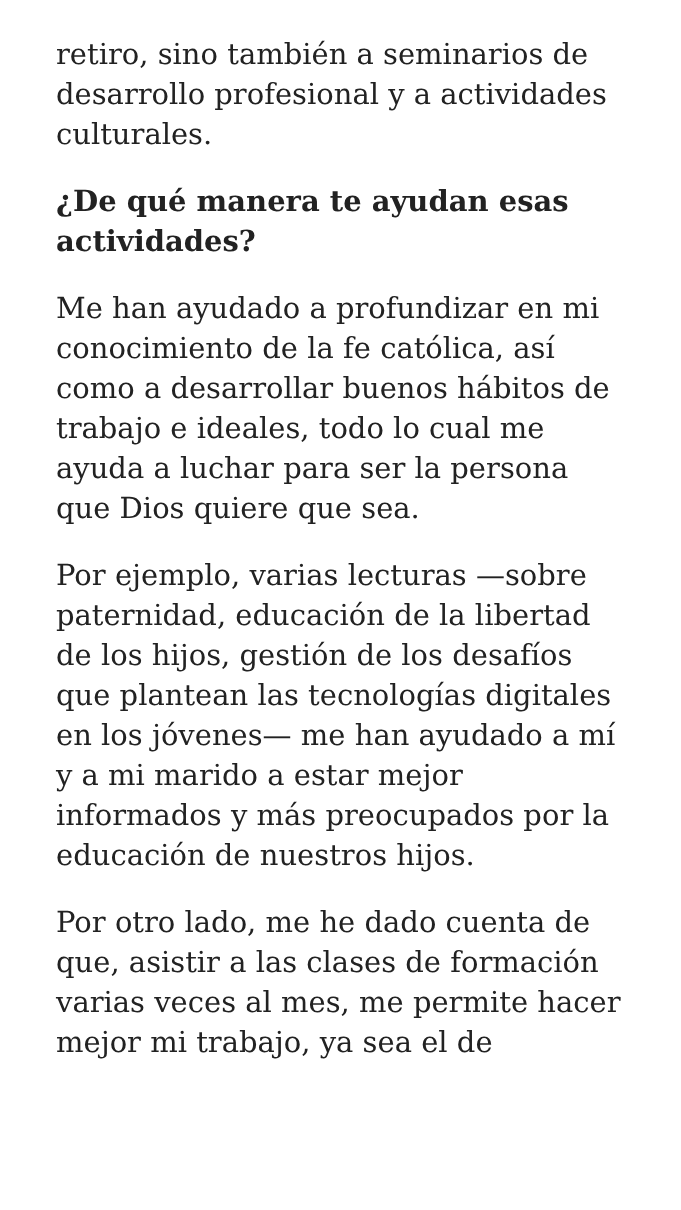retiro, sino también a seminarios de desarrollo profesional y a actividades culturales.
¿De qué manera te ayudan esas actividades?
Me han ayudado a profundizar en mi conocimiento de la fe católica, así como a desarrollar buenos hábitos de trabajo e ideales, todo lo cual me ayuda a luchar para ser la persona que Dios quiere que sea.
Por ejemplo, varias lecturas —sobre paternidad, educación de la libertad de los hijos, gestión de los desafíos que plantean las tecnologías digitales en los jóvenes— me han ayudado a mí y a mi marido a estar mejor informados y más preocupados por la educación de nuestros hijos.
Por otro lado, me he dado cuenta de que, asistir a las clases de formación varias veces al mes, me permite hacer mejor mi trabajo, ya sea el de